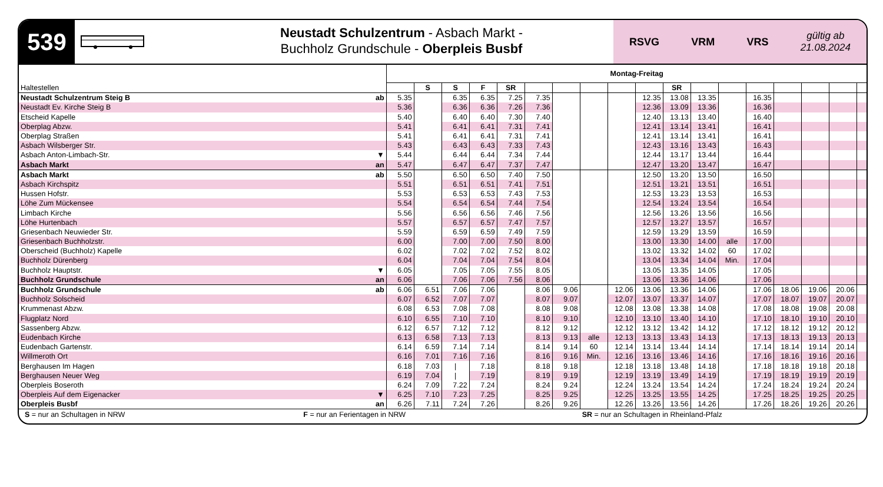539
Neustadt Schulzentrum - Asbach Markt -
Buchholz Grundschule - Oberpleis Busbf
RSVG VRM VRS gültig ab
21.08.2024
| | | Montag-Freitag | | | | | | | | | | | | | | | | | |
| Haltestellen | | | S | S | F | SR | | | | | | SR | | | | | | | |
| Neustadt Schulzentrum Steig B | ab | 5.35 | | 6.35 | 6.35 | 7.25 | 7.35 | | | | 12.35 | 13.08 | 13.35 | | 16.35 | | | | |
| Neustadt Ev. Kirche Steig B | | 5.36 | | 6.36 | 6.36 | 7.26 | 7.36 | | | | 12.36 | 13.09 | 13.36 | | 16.36 | | | | |
| Etscheid Kapelle | | 5.40 | | 6.40 | 6.40 | 7.30 | 7.40 | | | | 12.40 | 13.13 | 13.40 | | 16.40 | | | | |
| Oberplag Abzw. | | 5.41 | | 6.41 | 6.41 | 7.31 | 7.41 | | | | 12.41 | 13.14 | 13.41 | | 16.41 | | | | |
| Oberplag Straßen | | 5.41 | | 6.41 | 6.41 | 7.31 | 7.41 | | | | 12.41 | 13.14 | 13.41 | | 16.41 | | | | |
| Asbach Wilsberger Str. | | 5.43 | | 6.43 | 6.43 | 7.33 | 7.43 | | | | 12.43 | 13.16 | 13.43 | | 16.43 | | | | |
| Asbach Anton-Limbach-Str. | ▼ | 5.44 | | 6.44 | 6.44 | 7.34 | 7.44 | | | | 12.44 | 13.17 | 13.44 | | 16.44 | | | | |
| Asbach Markt | an | 5.47 | | 6.47 | 6.47 | 7.37 | 7.47 | | | | 12.47 | 13.20 | 13.47 | | 16.47 | | | | |
| Asbach Markt | ab | 5.50 | | 6.50 | 6.50 | 7.40 | 7.50 | | | | 12.50 | 13.20 | 13.50 | | 16.50 | | | | |
| Asbach Kirchspitz | | 5.51 | | 6.51 | 6.51 | 7.41 | 7.51 | | | | 12.51 | 13.21 | 13.51 | | 16.51 | | | | |
| Hussen Hofstr. | | 5.53 | | 6.53 | 6.53 | 7.43 | 7.53 | | | | 12.53 | 13.23 | 13.53 | | 16.53 | | | | |
| Löhe Zum Mückensee | | 5.54 | | 6.54 | 6.54 | 7.44 | 7.54 | | | | 12.54 | 13.24 | 13.54 | | 16.54 | | | | |
| Limbach Kirche | | 5.56 | | 6.56 | 6.56 | 7.46 | 7.56 | | | | 12.56 | 13.26 | 13.56 | | 16.56 | | | | |
| Löhe Hurtenbach | | 5.57 | | 6.57 | 6.57 | 7.47 | 7.57 | | | | 12.57 | 13.27 | 13.57 | | 16.57 | | | | |
| Griesenbach Neuwieder Str. | | 5.59 | | 6.59 | 6.59 | 7.49 | 7.59 | | | | 12.59 | 13.29 | 13.59 | | 16.59 | | | | |
| Griesenbach Buchholzstr. | | 6.00 | | 7.00 | 7.00 | 7.50 | 8.00 | | | | 13.00 | 13.30 | 14.00 | alle | 17.00 | | | | |
| Oberscheid (Buchholz) Kapelle | | 6.02 | | 7.02 | 7.02 | 7.52 | 8.02 | | | | 13.02 | 13.32 | 14.02 | 60 | 17.02 | | | | |
| Buchholz Dürenberg | | 6.04 | | 7.04 | 7.04 | 7.54 | 8.04 | | | | 13.04 | 13.34 | 14.04 | Min. | 17.04 | | | | |
| Buchholz Hauptstr. | ▼ | 6.05 | | 7.05 | 7.05 | 7.55 | 8.05 | | | | 13.05 | 13.35 | 14.05 | | 17.05 | | | | |
| Buchholz Grundschule | an | 6.06 | | 7.06 | 7.06 | 7.56 | 8.06 | | | | 13.06 | 13.36 | 14.06 | | 17.06 | | | | |
| Buchholz Grundschule | ab | 6.06 | 6.51 | 7.06 | 7.06 | | 8.06 | 9.06 | | 12.06 | 13.06 | 13.36 | 14.06 | | 17.06 | 18.06 | 19.06 | 20.06 | |
| Buchholz Solscheid | | 6.07 | 6.52 | 7.07 | 7.07 | | 8.07 | 9.07 | | 12.07 | 13.07 | 13.37 | 14.07 | | 17.07 | 18.07 | 19.07 | 20.07 | |
| Krummenast Abzw. | | 6.08 | 6.53 | 7.08 | 7.08 | | 8.08 | 9.08 | | 12.08 | 13.08 | 13.38 | 14.08 | | 17.08 | 18.08 | 19.08 | 20.08 | |
| Flugplatz Nord | | 6.10 | 6.55 | 7.10 | 7.10 | | 8.10 | 9.10 | | 12.10 | 13.10 | 13.40 | 14.10 | | 17.10 | 18.10 | 19.10 | 20.10 | |
| Sassenberg Abzw. | | 6.12 | 6.57 | 7.12 | 7.12 | | 8.12 | 9.12 | | 12.12 | 13.12 | 13.42 | 14.12 | | 17.12 | 18.12 | 19.12 | 20.12 | |
| Eudenbach Kirche | | 6.13 | 6.58 | 7.13 | 7.13 | | 8.13 | 9.13 | alle | 12.13 | 13.13 | 13.43 | 14.13 | | 17.13 | 18.13 | 19.13 | 20.13 | |
| Eudenbach Gartenstr. | | 6.14 | 6.59 | 7.14 | 7.14 | | 8.14 | 9.14 | 60 | 12.14 | 13.14 | 13.44 | 14.14 | | 17.14 | 18.14 | 19.14 | 20.14 | |
| Willmeroth Ort | | 6.16 | 7.01 | 7.16 | 7.16 | | 8.16 | 9.16 | Min. | 12.16 | 13.16 | 13.46 | 14.16 | | 17.16 | 18.16 | 19.16 | 20.16 | |
| Berghausen Im Hagen | | 6.18 | 7.03 | / | 7.18 | | 8.18 | 9.18 | | 12.18 | 13.18 | 13.48 | 14.18 | | 17.18 | 18.18 | 19.18 | 20.18 | |
| Berghausen Neuer Weg | | 6.19 | 7.04 | / | 7.19 | | 8.19 | 9.19 | | 12.19 | 13.19 | 13.49 | 14.19 | | 17.19 | 18.19 | 19.19 | 20.19 | |
| Oberpleis Boseroth | | 6.24 | 7.09 | 7.22 | 7.24 | | 8.24 | 9.24 | | 12.24 | 13.24 | 13.54 | 14.24 | | 17.24 | 18.24 | 19.24 | 20.24 | |
| Oberpleis Auf dem Eigenacker | ▼ | 6.25 | 7.10 | 7.23 | 7.25 | | 8.25 | 9.25 | | 12.25 | 13.25 | 13.55 | 14.25 | | 17.25 | 18.25 | 19.25 | 20.25 | |
| Oberpleis Busbf | an | 6.26 | 7.11 | 7.24 | 7.26 | | 8.26 | 9.26 | | 12.26 | 13.26 | 13.56 | 14.26 | | 17.26 | 18.26 | 19.26 | 20.26 | |
S = nur an Schultagen in NRW F = nur an Ferientagen in NRW SR = nur an Schultagen in Rheinland-Pfalz